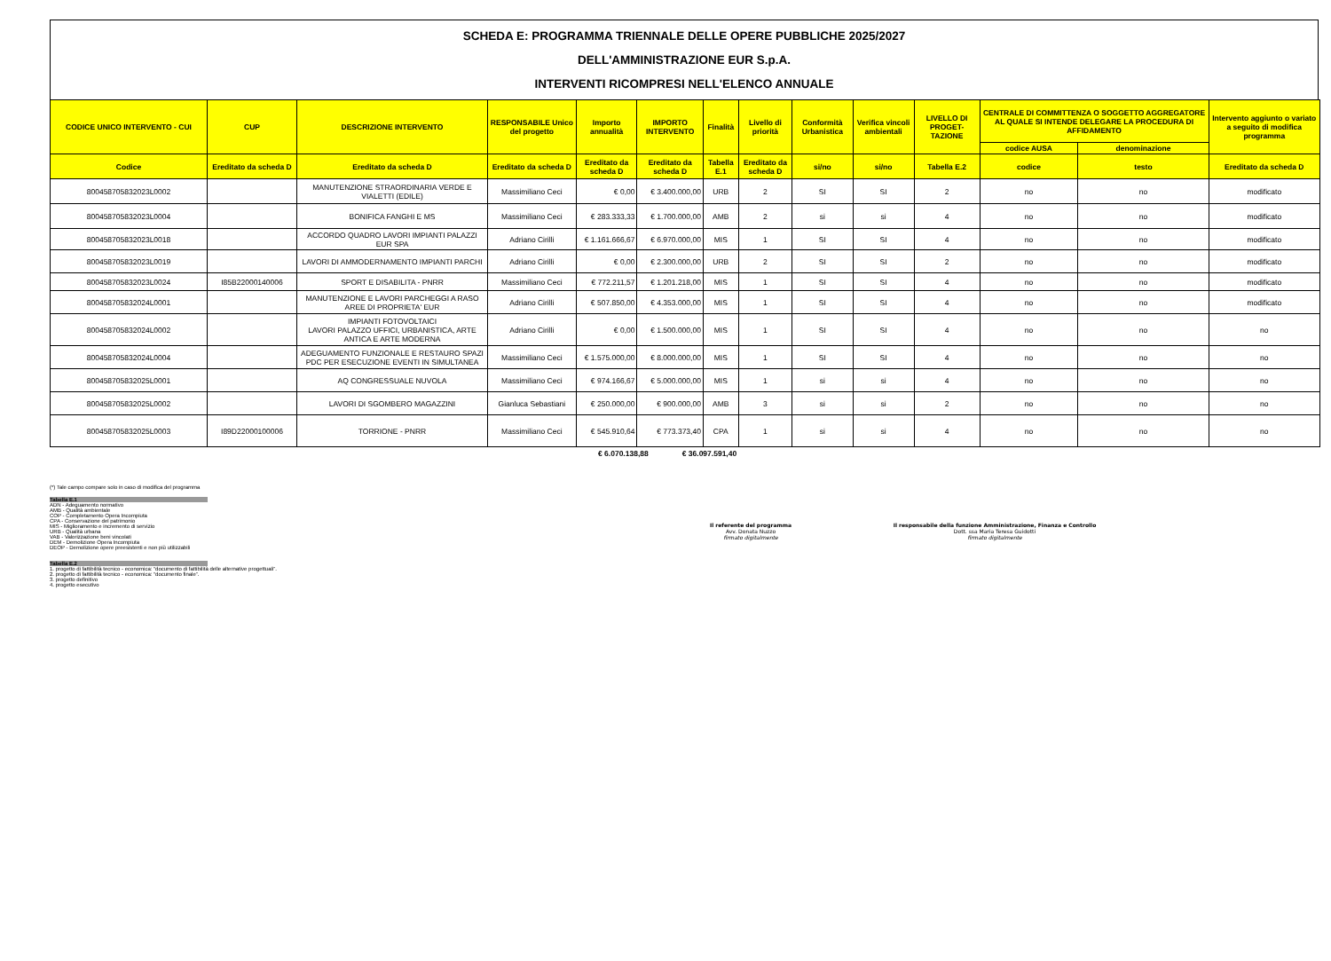SCHEDA E: PROGRAMMA TRIENNALE DELLE OPERE PUBBLICHE 2025/2027
DELL'AMMINISTRAZIONE EUR S.p.A.
INTERVENTI RICOMPRESI NELL'ELENCO ANNUALE
| CODICE UNICO INTERVENTO - CUI | CUP | DESCRIZIONE INTERVENTO | RESPONSABILE Unico del progetto | Importo annualità | IMPORTO INTERVENTO | Finalità | Livello di priorità | Conformità Urbanistica | Verifica vincoli ambientali | LIVELLO DI PROGET-TAZIONE | CENTRALE DI COMMITTENZA O SOGGETTO AGGREGATORE AL QUALE SI INTENDE DELEGARE LA PROCEDURA DI AFFIDAMENTO | | Intervento aggiunto o variato a seguito di modifica programma |
| --- | --- | --- | --- | --- | --- | --- | --- | --- | --- | --- | --- | --- | --- |
| | | | | | | | | | | | codice AUSA | denominazione | |
| Codice | Ereditato da scheda D | Ereditato da scheda D | Ereditato da scheda D | Ereditato da scheda D | Ereditato da scheda D | Tabella E.1 | Ereditato da scheda D | si/no | si/no | Tabella E.2 | codice | testo | Ereditato da scheda D |
| 800458705832023L0002 | | MANUTENZIONE STRAORDINARIA VERDE E VIALETTI (EDILE) | Massimiliano Ceci | € 0,00 | € 3.400.000,00 | URB | 2 | SI | SI | 2 | no | no | modificato |
| 800458705832023L0004 | | BONIFICA FANGHI E MS | Massimiliano Ceci | € 283.333,33 | € 1.700.000,00 | AMB | 2 | si | si | 4 | no | no | modificato |
| 800458705832023L0018 | | ACCORDO QUADRO LAVORI IMPIANTI PALAZZI EUR SPA | Adriano Cirilli | € 1.161.666,67 | € 6.970.000,00 | MIS | 1 | SI | SI | 4 | no | no | modificato |
| 800458705832023L0019 | | LAVORI DI AMMODERNAMENTO IMPIANTI PARCHI | Adriano Cirilli | € 0,00 | € 2.300.000,00 | URB | 2 | SI | SI | 2 | no | no | modificato |
| 800458705832023L0024 | I85B22000140006 | SPORT E DISABILITA - PNRR | Massimiliano Ceci | € 772.211,57 | € 1.201.218,00 | MIS | 1 | SI | SI | 4 | no | no | modificato |
| 800458705832024L0001 | | MANUTENZIONE E LAVORI PARCHEGGI A RASO AREE DI PROPRIETA' EUR | Adriano Cirilli | € 507.850,00 | € 4.353.000,00 | MIS | 1 | SI | SI | 4 | no | no | modificato |
| 800458705832024L0002 | | IMPIANTI FOTOVOLTAICI LAVORI PALAZZO UFFICI, URBANISTICA, ARTE ANTICA E ARTE MODERNA | Adriano Cirilli | € 0,00 | € 1.500.000,00 | MIS | 1 | SI | SI | 4 | no | no | no |
| 800458705832024L0004 | | ADEGUAMENTO FUNZIONALE E RESTAURO SPAZI PDC PER ESECUZIONE EVENTI IN SIMULTANEA | Massimiliano Ceci | € 1.575.000,00 | € 8.000.000,00 | MIS | 1 | SI | SI | 4 | no | no | no |
| 800458705832025L0001 | | AQ CONGRESSUALE NUVOLA | Massimiliano Ceci | € 974.166,67 | € 5.000.000,00 | MIS | 1 | si | si | 4 | no | no | no |
| 800458705832025L0002 | | LAVORI DI SGOMBERO MAGAZZINI | Gianluca Sebastiani | € 250.000,00 | € 900.000,00 | AMB | 3 | si | si | 2 | no | no | no |
| 800458705832025L0003 | I89D22000100006 | TORRIONE - PNRR | Massimiliano Ceci | € 545.910,64 | € 773.373,40 | CPA | 1 | si | si | 4 | no | no | no |
€ 6.070.138,88 € 36.097.591,40
(*) Tale campo compare solo in caso di modifica del programma
Tabella E.1
ADN - Adeguamento normativo
AMB - Qualità ambientale
COP - Completamento Opera Incompiuta
CPA - Conservazione del patrimonio
MIS - Miglioramento e incremento di servizio
URB - Qualità urbana
VAB - Valorizzazione beni vincolati
DEM - Demolizione Opera Incompiuta
DEOP - Demolizione opere preesistenti e non più utilizzabili
Tabella E.2
1. progetto di fattibilità tecnico - economica: “documento di fattibilità delle alternative progettuali”.
2. progetto di fattibilità tecnico - economica: “documento finale”.
3. progetto definitivo
4. progetto esecutivo
Il referente del programma
Avv. Donata Nuzzo
firmato digitalmente
Il responsabile della funzione Amministrazione, Finanza e Controllo
Dott. ssa Maria Teresa Guidotti
firmato digitalmente